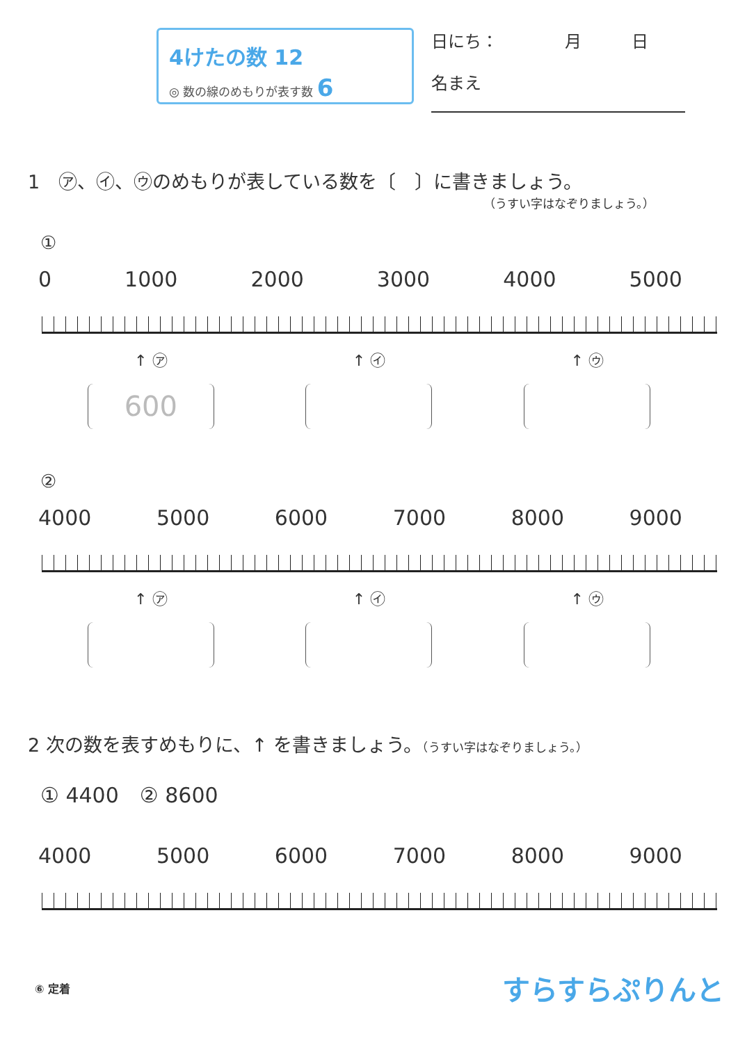4けたの数 12
◎ 数の線のめもりが表す数 6
日にち：　　　　月　　　日
名まえ
1　㋐、㋑、㋒のめもりが表している数を〔　〕に書きましょう。
（うすい字はなぞりましょう。）
①
0 1000 2000 3000 4000 5000
↑ ㋐ ↑ ㋑ ↑ ㋒
600
②
4000 5000 6000 7000 8000 9000
↑ ㋐ ↑ ㋑ ↑ ㋒
2 次の数を表すめもりに、↑ を書きましょう。（うすい字はなぞりましょう。）
① 4400　② 8600
4000 5000 6000 7000 8000 9000
⑥ 定着 すらすらぷりんと